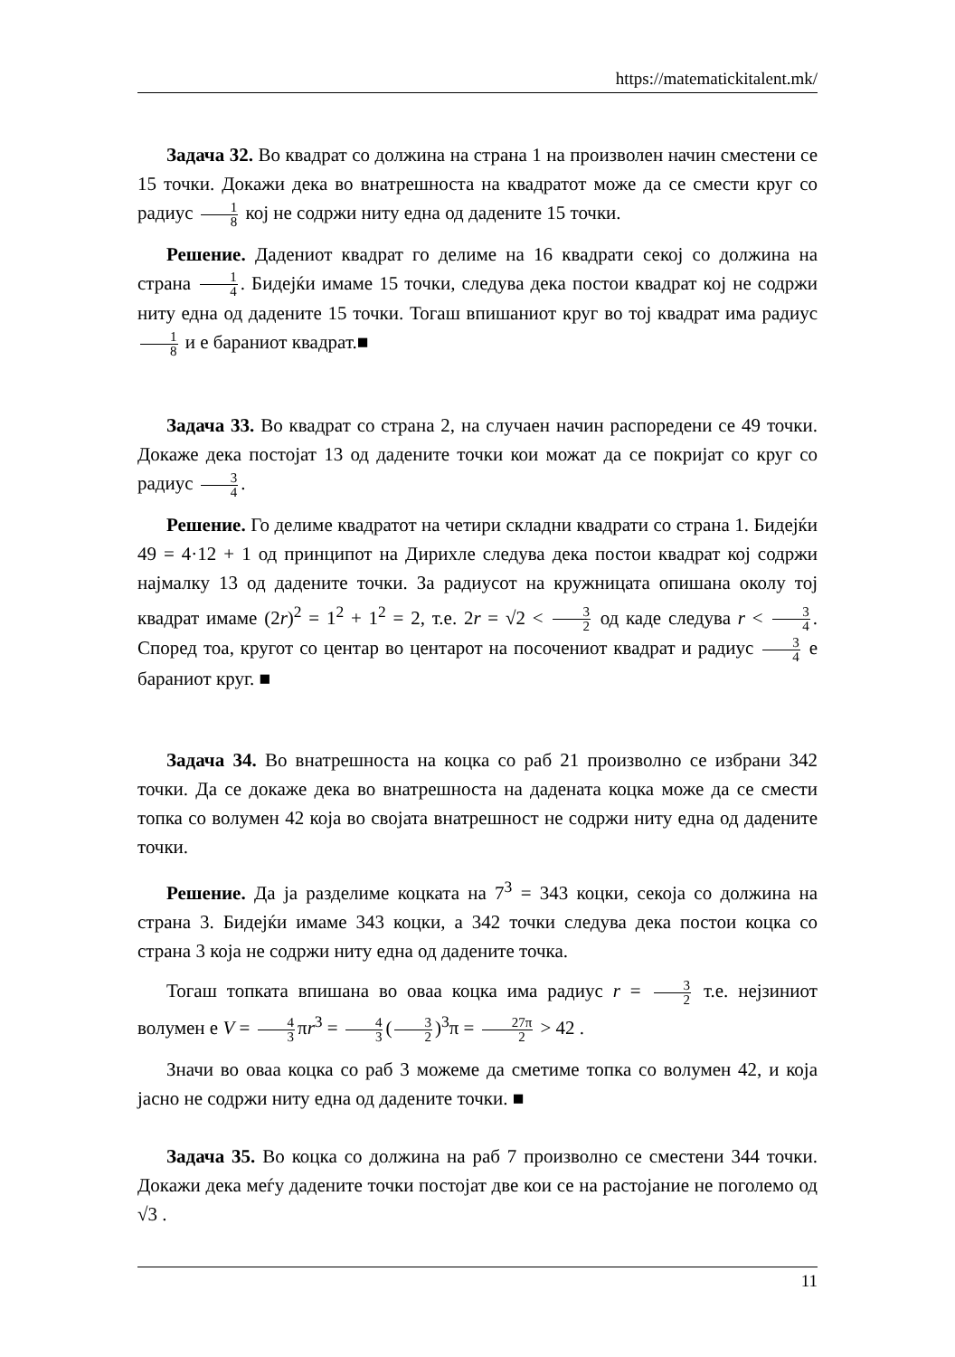https://matematickitalent.mk/
Задача 32. Во квадрат со должина на страна 1 на произволен начин сместени се 15 точки. Докажи дека во внатрешноста на квадратот може да се смести круг со радиус 1 8 кој не содржи ниту една од дадените 15 точки.
Решение. Дадениот квадрат го делиме на 16 квадрати секој со должина на страна 1 4. Бидејќи имаме 15 точки, следува дека постои квадрат кој не содржи ниту една од дадените 15 точки. Тогаш впишаниот круг во тој квадрат има радиус 1 8 и е бараниот квадрат.■
Задача 33. Во квадрат со страна 2, на случаен начин распоредени се 49 точки. Докаже дека постојат 13 од дадените точки кои можат да се покријат со круг со радиус 3 4.
Решение. Го делиме квадратот на четири складни квадрати со страна 1. Бидејќи 49 = 4·12 + 1 од принципот на Дирихле следува дека постои квадрат кој содржи најмалку 13 од дадените точки. За радиусот на кружницата опишана околу тој квадрат имаме (2r)<sup>2</sup> = 1<sup>2</sup> + 1<sup>2</sup> = 2, т.е. 2r = √2 < 3 2 од каде следува r < 3 4. Според тоа, кругот со центар во центарот на посочениот квадрат и радиус 3 4 е бараниот круг. ■
Задача 34. Во внатрешноста на коцка со раб 21 произволно се избрани 342 точки. Да се докаже дека во внатрешноста на дадената коцка може да се смести топка со волумен 42 која во својата внатрешност не содржи ниту една од дадените точки.
Решение. Да ја разделиме коцката на 7<sup>3</sup> = 343 коцки, секоја со должина на страна 3. Бидејќи имаме 343 коцки, а 342 точки следува дека постои коцка со страна 3 која не содржи ниту една од дадените точка.
Тогаш топката впишана во оваа коцка има радиус r = 3 2 т.е. нејзиниот волумен е V = 4 3 πr<sup>3</sup> = 4 3 (3 2)<sup>3</sup>π = 27π 2 > 42 .
Значи во оваа коцка со раб 3 можеме да сметиме топка со волумен 42, и која јасно не содржи ниту една од дадените точки. ■
Задача 35. Во коцка со должина на раб 7 произволно се сместени 344 точки. Докажи дека меѓу дадените точки постојат две кои се на растојание не поголемо од √3 .
11